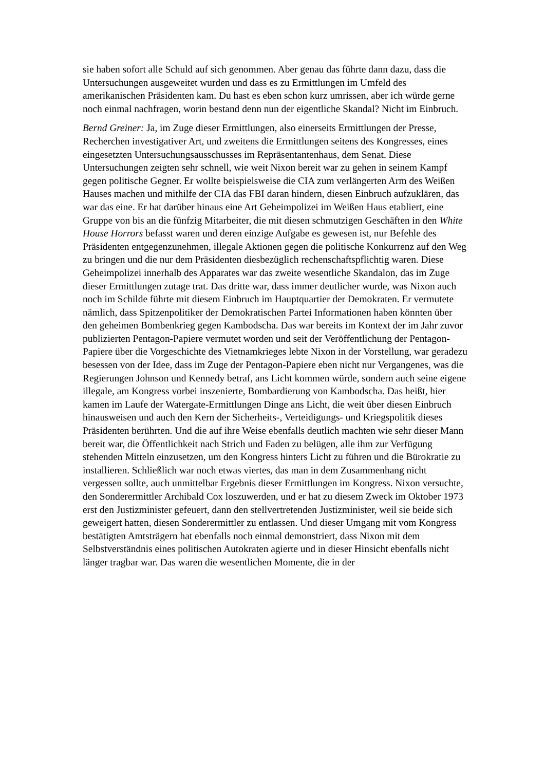sie haben sofort alle Schuld auf sich genommen. Aber genau das führte dann dazu, dass die Untersuchungen ausgeweitet wurden und dass es zu Ermittlungen im Umfeld des amerikanischen Präsidenten kam. Du hast es eben schon kurz umrissen, aber ich würde gerne noch einmal nachfragen, worin bestand denn nun der eigentliche Skandal? Nicht im Einbruch.
Bernd Greiner: Ja, im Zuge dieser Ermittlungen, also einerseits Ermittlungen der Presse, Recherchen investigativer Art, und zweitens die Ermittlungen seitens des Kongresses, eines eingesetzten Untersuchungsausschusses im Repräsentantenhaus, dem Senat. Diese Untersuchungen zeigten sehr schnell, wie weit Nixon bereit war zu gehen in seinem Kampf gegen politische Gegner. Er wollte beispielsweise die CIA zum verlängerten Arm des Weißen Hauses machen und mithilfe der CIA das FBI daran hindern, diesen Einbruch aufzuklären, das war das eine. Er hat darüber hinaus eine Art Geheimpolizei im Weißen Haus etabliert, eine Gruppe von bis an die fünfzig Mitarbeiter, die mit diesen schmutzigen Geschäften in den White House Horrors befasst waren und deren einzige Aufgabe es gewesen ist, nur Befehle des Präsidenten entgegenzunehmen, illegale Aktionen gegen die politische Konkurrenz auf den Weg zu bringen und die nur dem Präsidenten diesbezüglich rechenschaftspflichtig waren. Diese Geheimpolizei innerhalb des Apparates war das zweite wesentliche Skandalon, das im Zuge dieser Ermittlungen zutage trat. Das dritte war, dass immer deutlicher wurde, was Nixon auch noch im Schilde führte mit diesem Einbruch im Hauptquartier der Demokraten. Er vermutete nämlich, dass Spitzenpolitiker der Demokratischen Partei Informationen haben könnten über den geheimen Bombenkrieg gegen Kambodscha. Das war bereits im Kontext der im Jahr zuvor publizierten Pentagon-Papiere vermutet worden und seit der Veröffentlichung der Pentagon-Papiere über die Vorgeschichte des Vietnamkrieges lebte Nixon in der Vorstellung, war geradezu besessen von der Idee, dass im Zuge der Pentagon-Papiere eben nicht nur Vergangenes, was die Regierungen Johnson und Kennedy betraf, ans Licht kommen würde, sondern auch seine eigene illegale, am Kongress vorbei inszenierte, Bombardierung von Kambodscha. Das heißt, hier kamen im Laufe der Watergate-Ermittlungen Dinge ans Licht, die weit über diesen Einbruch hinausweisen und auch den Kern der Sicherheits-, Verteidigungs- und Kriegspolitik dieses Präsidenten berührten. Und die auf ihre Weise ebenfalls deutlich machten wie sehr dieser Mann bereit war, die Öffentlichkeit nach Strich und Faden zu belügen, alle ihm zur Verfügung stehenden Mitteln einzusetzen, um den Kongress hinters Licht zu führen und die Bürokratie zu installieren. Schließlich war noch etwas viertes, das man in dem Zusammenhang nicht vergessen sollte, auch unmittelbar Ergebnis dieser Ermittlungen im Kongress. Nixon versuchte, den Sonderermittler Archibald Cox loszuwerden, und er hat zu diesem Zweck im Oktober 1973 erst den Justizminister gefeuert, dann den stellvertretenden Justizminister, weil sie beide sich geweigert hatten, diesen Sonderermittler zu entlassen. Und dieser Umgang mit vom Kongress bestätigten Amtsträgern hat ebenfalls noch einmal demonstriert, dass Nixon mit dem Selbstverständnis eines politischen Autokraten agierte und in dieser Hinsicht ebenfalls nicht länger tragbar war. Das waren die wesentlichen Momente, die in der